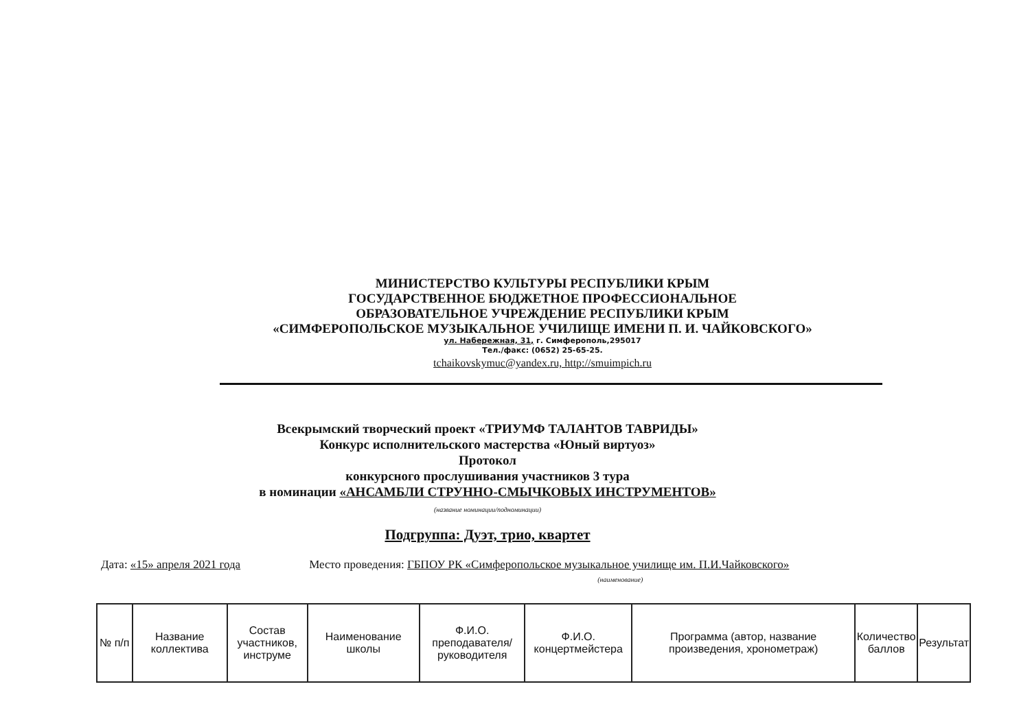МИНИСТЕРСТВО КУЛЬТУРЫ РЕСПУБЛИКИ КРЫМ
ГОСУДАРСТВЕННОЕ БЮДЖЕТНОЕ ПРОФЕССИОНАЛЬНОЕ
ОБРАЗОВАТЕЛЬНОЕ УЧРЕЖДЕНИЕ РЕСПУБЛИКИ КРЫМ
«СИМФЕРОПОЛЬСКОЕ МУЗЫКАЛЬНОЕ УЧИЛИЩЕ ИМЕНИ П. И. ЧАЙКОВСКОГО»
ул. Набережная, 31, г. Симферополь,295017
Тел./факс: (0652) 25-65-25.
tchaikovskymuc@yandex.ru, http://smuimpich.ru
Всекрымский творческий проект «ТРИУМФ ТАЛАНТОВ ТАВРИДЫ»
Конкурс исполнительского мастерства «Юный виртуоз»
Протокол
конкурсного прослушивания участников 3 тура
в номинации «АНСАМБЛИ СТРУННО-СМЫЧКОВЫХ ИНСТРУМЕНТОВ»
(название номинации/подноминации)
Подгруппа: Дуэт, трио, квартет
Дата: «15» апреля 2021 года Место проведения: ГБПОУ РК «Симферопольское музыкальное училище им. П.И.Чайковского»
(наименование)
| № п/п | Название коллектива | Состав участников, инструме | Наименование школы | Ф.И.О. преподавателя/руководителя | Ф.И.О. концертмейстера | Программа (автор, название произведения, хронометраж) | Количество баллов | Результат |
| --- | --- | --- | --- | --- | --- | --- | --- | --- |